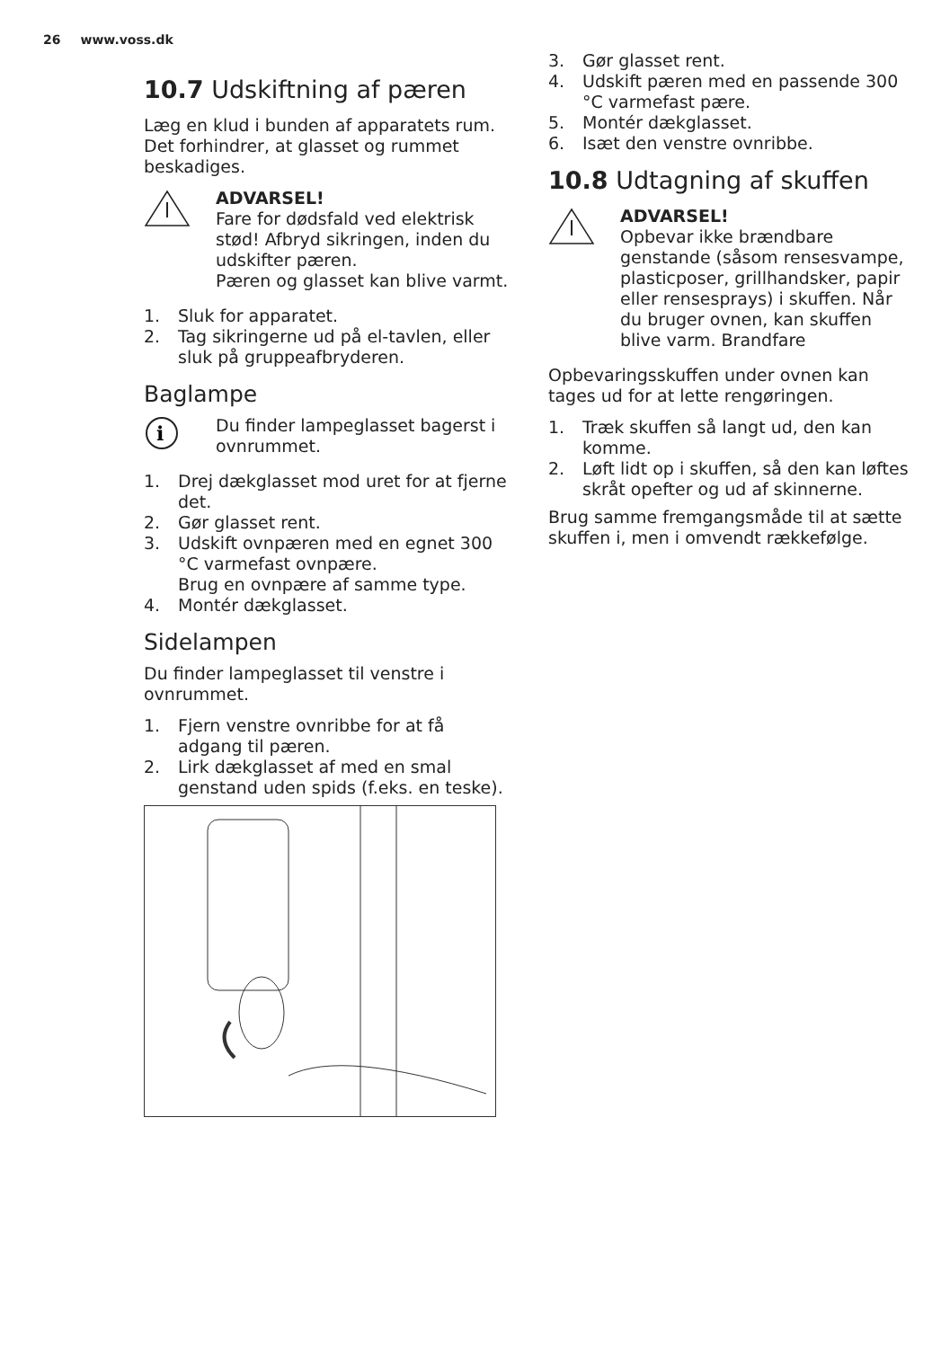26 www.voss.dk
10.7 Udskiftning af pæren
Læg en klud i bunden af apparatets rum. Det forhindrer, at glasset og rummet beskadiges.
ADVARSEL!
Fare for dødsfald ved elektrisk stød! Afbryd sikringen, inden du udskifter pæren.
Pæren og glasset kan blive varmt.
1. Sluk for apparatet.
2. Tag sikringerne ud på el-tavlen, eller sluk på gruppeafbryderen.
Baglampe
i
Du finder lampeglasset bagerst i ovnrummet.
1. Drej dækglasset mod uret for at fjerne det.
2. Gør glasset rent.
3. Udskift ovnpæren med en egnet 300 °C varmefast ovnpære.
Brug en ovnpære af samme type.
4. Montér dækglasset.
Sidelampen
Du finder lampeglasset til venstre i ovnrummet.
1. Fjern venstre ovnribbe for at få adgang til pæren.
2. Lirk dækglasset af med en smal genstand uden spids (f.eks. en teske).
3. Gør glasset rent.
4. Udskift pæren med en passende 300 °C varmefast pære.
5. Montér dækglasset.
6. Isæt den venstre ovnribbe.
10.8 Udtagning af skuffen
ADVARSEL!
Opbevar ikke brændbare genstande (såsom rensesvampe, plasticposer, grillhandsker, papir eller rensesprays) i skuffen. Når du bruger ovnen, kan skuffen blive varm. Brandfare
Opbevaringsskuffen under ovnen kan tages ud for at lette rengøringen.
1. Træk skuffen så langt ud, den kan komme.
2. Løft lidt op i skuffen, så den kan løftes skråt opefter og ud af skinnerne.
Brug samme fremgangsmåde til at sætte skuffen i, men i omvendt rækkefølge.